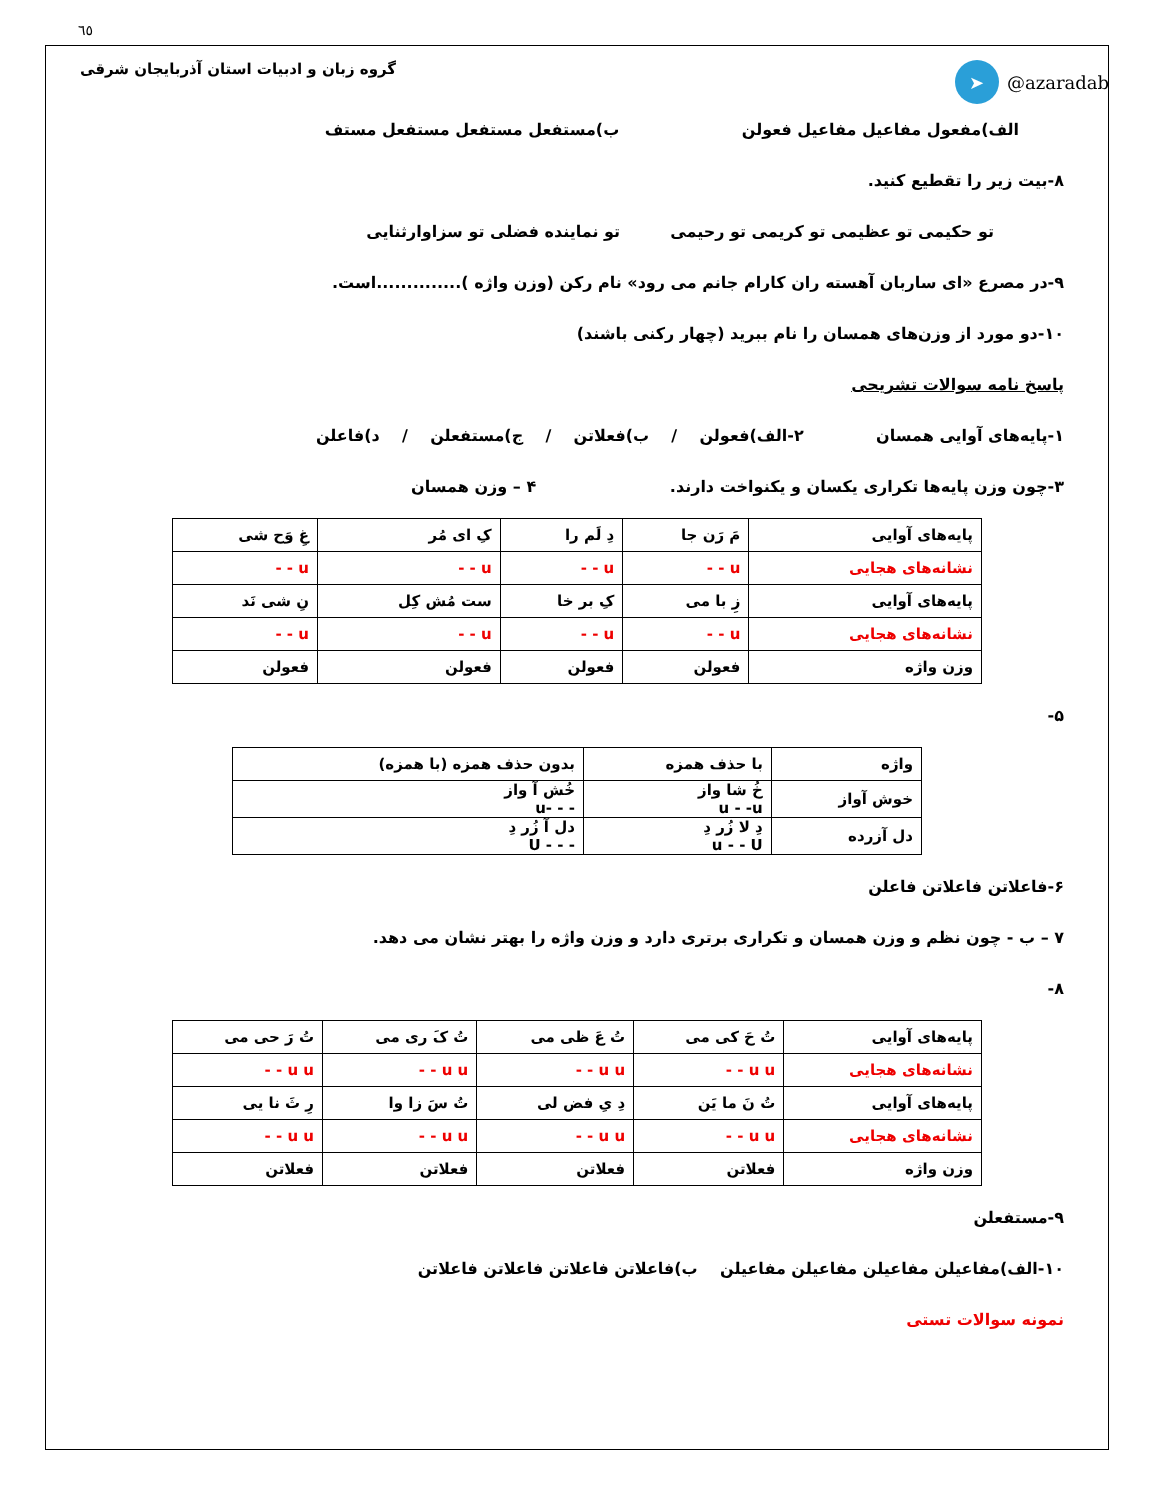٦٥
گروه زبان و ادبیات استان آذربایجان شرقی ➤ @azaradab
الف)مفعول مفاعیل مفاعیل فعولن ب)مستفعل مستفعل مستفعل مستف
۸-بیت زیر را تقطیع کنید.
تو حکیمی تو عظیمی تو کریمی تو رحیمی تو نماینده فضلی تو سزاوارثنایی
۹-در مصرع «ای ساربان آهسته ران کارام جانم می رود» نام رکن (وزن واژه )..............است.
۱۰-دو مورد از وزن‌های همسان را نام ببرید (چهار رکنی باشند)
پاسخ نامه سوالات تشریحی
۱-پایه‌های آوایی همسان ۲-الف)فعولن / ب)فعلاتن / ج)مستفعلن / د)فاعلن
۳-چون وزن پایه‌ها تکراری یکسان و یکنواخت دارند. ۴ – وزن همسان
| پایه‌های آوایی | مَ رَن جا | دِ لَم را | کِ ای مُر | غِ وَح شی |
| نشانه‌های هجایی | u - - | u - - | u - - | u - - |
| پایه‌های آوایی | زِ با می | کِ بر خا | ست مُش کِل | نِ شی نَد |
| نشانه‌های هجایی | u - - | u - - | u - - | u - - |
| وزن واژه | فعولن | فعولن | فعولن | فعولن |
۵-
| واژه | با حذف همزه | بدون حذف همزه (با همزه) |
| خوش آواز | خُ شا واز u - -u | خُش آ واز - - -u |
| دل آزرده | دِ لا زُر دِ u - - U | دل آ زُر دِ - - - U |
۶-فاعلاتن فاعلاتن فاعلن
۷ – ب - چون نظم و وزن همسان و تکراری برتری دارد و وزن واژه را بهتر نشان می دهد.
۸-
| پایه‌های آوایی | تُ حَ کی می | تُ عَ ظی می | تُ کَ ری می | تُ رَ حی می |
| نشانه‌های هجایی | u u - - | u u - - | u u - - | u u - - |
| پایه‌های آوایی | تُ نَ ما یَن | دِ یِ فض لی | تُ سَ زا وا | رِ ثَ نا یی |
| نشانه‌های هجایی | u u - - | u u - - | u u - - | u u - - |
| وزن واژه | فعلاتن | فعلاتن | فعلاتن | فعلاتن |
۹-مستفعلن
۱۰-الف)مفاعیلن مفاعیلن مفاعیلن مفاعیلن ب)فاعلاتن فاعلاتن فاعلاتن فاعلاتن
نمونه سوالات تستی